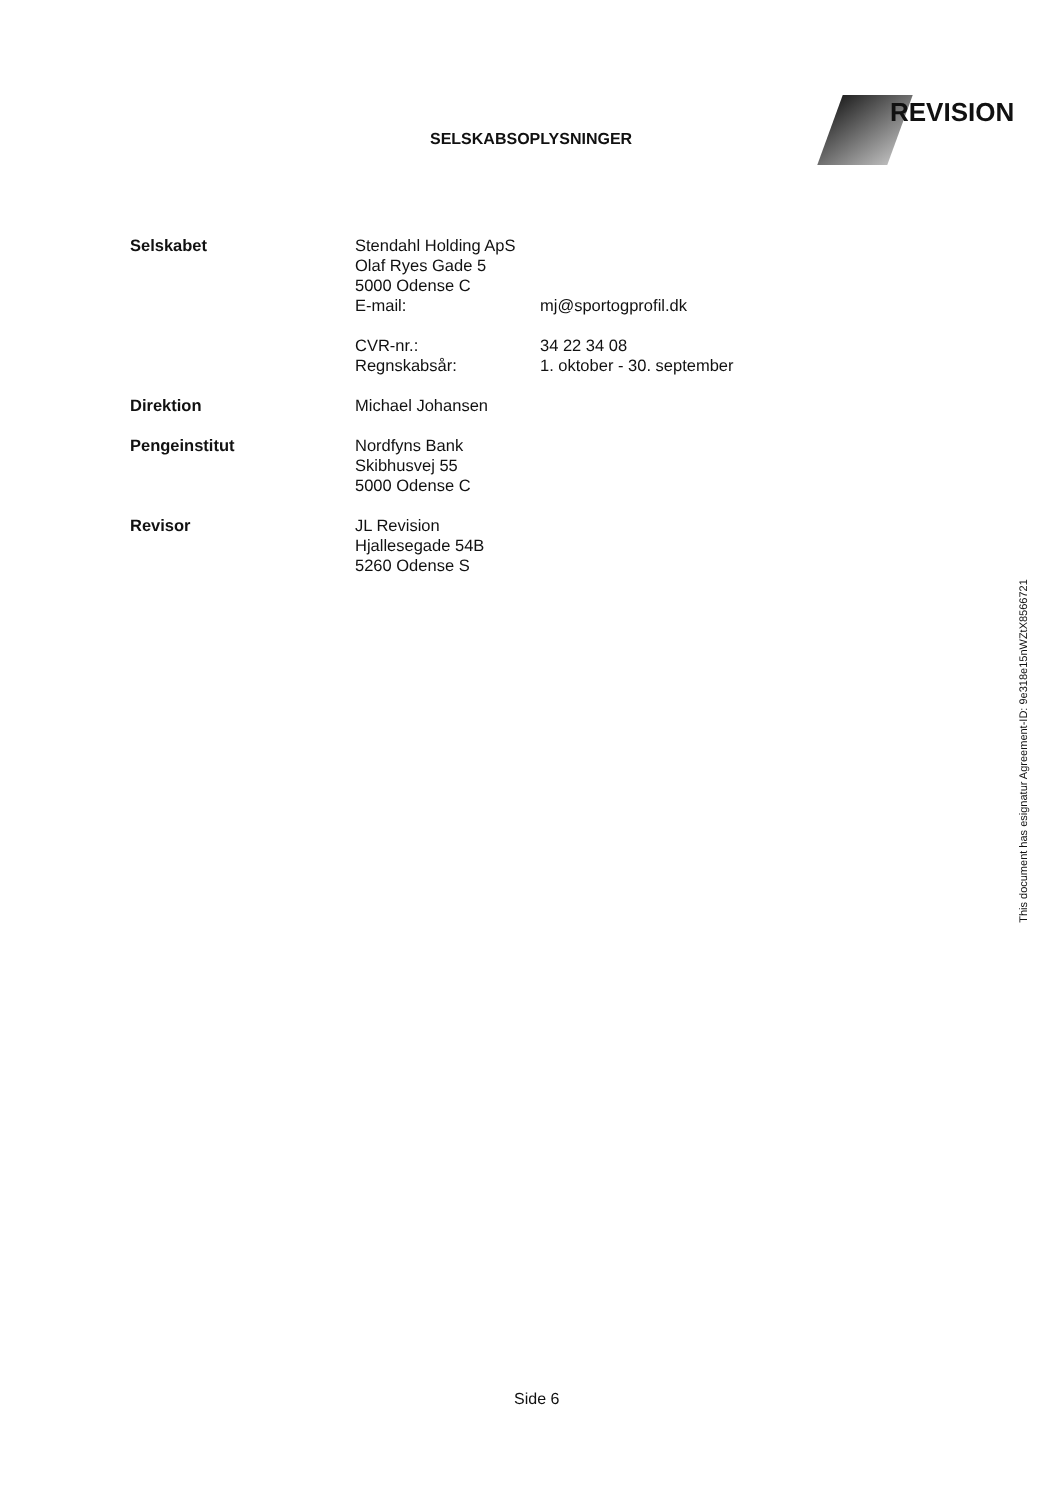SELSKABSOPLYSNINGER
REVISION
| Selskabet | Stendahl Holding ApS Olaf Ryes Gade 5 5000 Odense C E-mail: | mj@sportogprofil.dk |
| | CVR-nr.: Regnskabsår: | 34 22 34 08 1. oktober - 30. september |
| Direktion | Michael Johansen | |
| Pengeinstitut | Nordfyns Bank Skibhusvej 55 5000 Odense C | |
| Revisor | JL Revision Hjallesegade 54B 5260 Odense S | |
This document has esignatur Agreement-ID: 9e318e15nWZtX8566721
Side 6